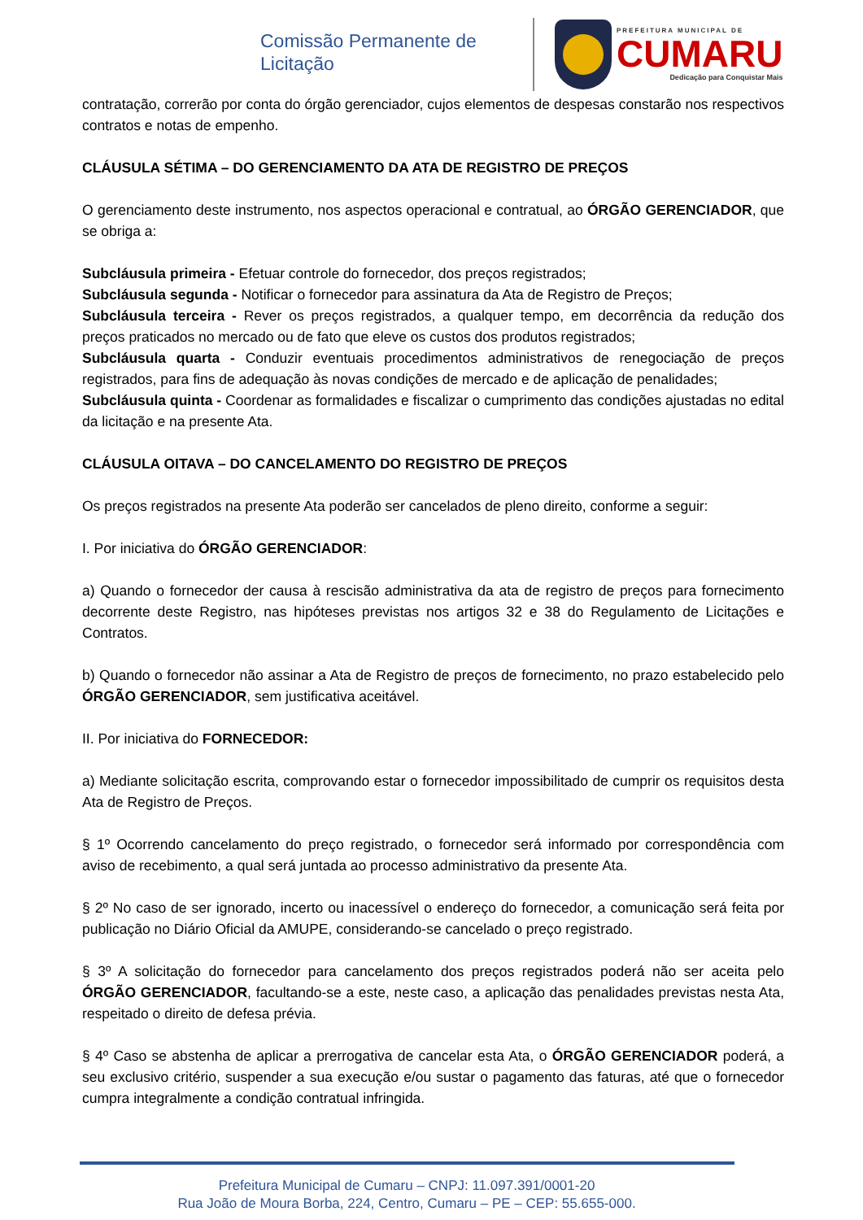Comissão Permanente de Licitação
PREFEITURA MUNICIPAL DE
CUMARU
Dedicação para Conquistar Mais
contratação, correrão por conta do órgão gerenciador, cujos elementos de despesas constarão nos respectivos contratos e notas de empenho.
CLÁUSULA SÉTIMA – DO GERENCIAMENTO DA ATA DE REGISTRO DE PREÇOS
O gerenciamento deste instrumento, nos aspectos operacional e contratual, ao ÓRGÃO GERENCIADOR, que se obriga a:
Subcláusula primeira - Efetuar controle do fornecedor, dos preços registrados;
Subcláusula segunda - Notificar o fornecedor para assinatura da Ata de Registro de Preços;
Subcláusula terceira - Rever os preços registrados, a qualquer tempo, em decorrência da redução dos preços praticados no mercado ou de fato que eleve os custos dos produtos registrados;
Subcláusula quarta - Conduzir eventuais procedimentos administrativos de renegociação de preços registrados, para fins de adequação às novas condições de mercado e de aplicação de penalidades;
Subcláusula quinta - Coordenar as formalidades e fiscalizar o cumprimento das condições ajustadas no edital da licitação e na presente Ata.
CLÁUSULA OITAVA – DO CANCELAMENTO DO REGISTRO DE PREÇOS
Os preços registrados na presente Ata poderão ser cancelados de pleno direito, conforme a seguir:
I. Por iniciativa do ÓRGÃO GERENCIADOR:
a) Quando o fornecedor der causa à rescisão administrativa da ata de registro de preços para fornecimento decorrente deste Registro, nas hipóteses previstas nos artigos 32 e 38 do Regulamento de Licitações e Contratos.
b) Quando o fornecedor não assinar a Ata de Registro de preços de fornecimento, no prazo estabelecido pelo ÓRGÃO GERENCIADOR, sem justificativa aceitável.
II. Por iniciativa do FORNECEDOR:
a) Mediante solicitação escrita, comprovando estar o fornecedor impossibilitado de cumprir os requisitos desta Ata de Registro de Preços.
§ 1º Ocorrendo cancelamento do preço registrado, o fornecedor será informado por correspondência com aviso de recebimento, a qual será juntada ao processo administrativo da presente Ata.
§ 2º No caso de ser ignorado, incerto ou inacessível o endereço do fornecedor, a comunicação será feita por publicação no Diário Oficial da AMUPE, considerando-se cancelado o preço registrado.
§ 3º A solicitação do fornecedor para cancelamento dos preços registrados poderá não ser aceita pelo ÓRGÃO GERENCIADOR, facultando-se a este, neste caso, a aplicação das penalidades previstas nesta Ata, respeitado o direito de defesa prévia.
§ 4º Caso se abstenha de aplicar a prerrogativa de cancelar esta Ata, o ÓRGÃO GERENCIADOR poderá, a seu exclusivo critério, suspender a sua execução e/ou sustar o pagamento das faturas, até que o fornecedor cumpra integralmente a condição contratual infringida.
Prefeitura Municipal de Cumaru – CNPJ: 11.097.391/0001-20
Rua João de Moura Borba, 224, Centro, Cumaru – PE – CEP: 55.655-000.